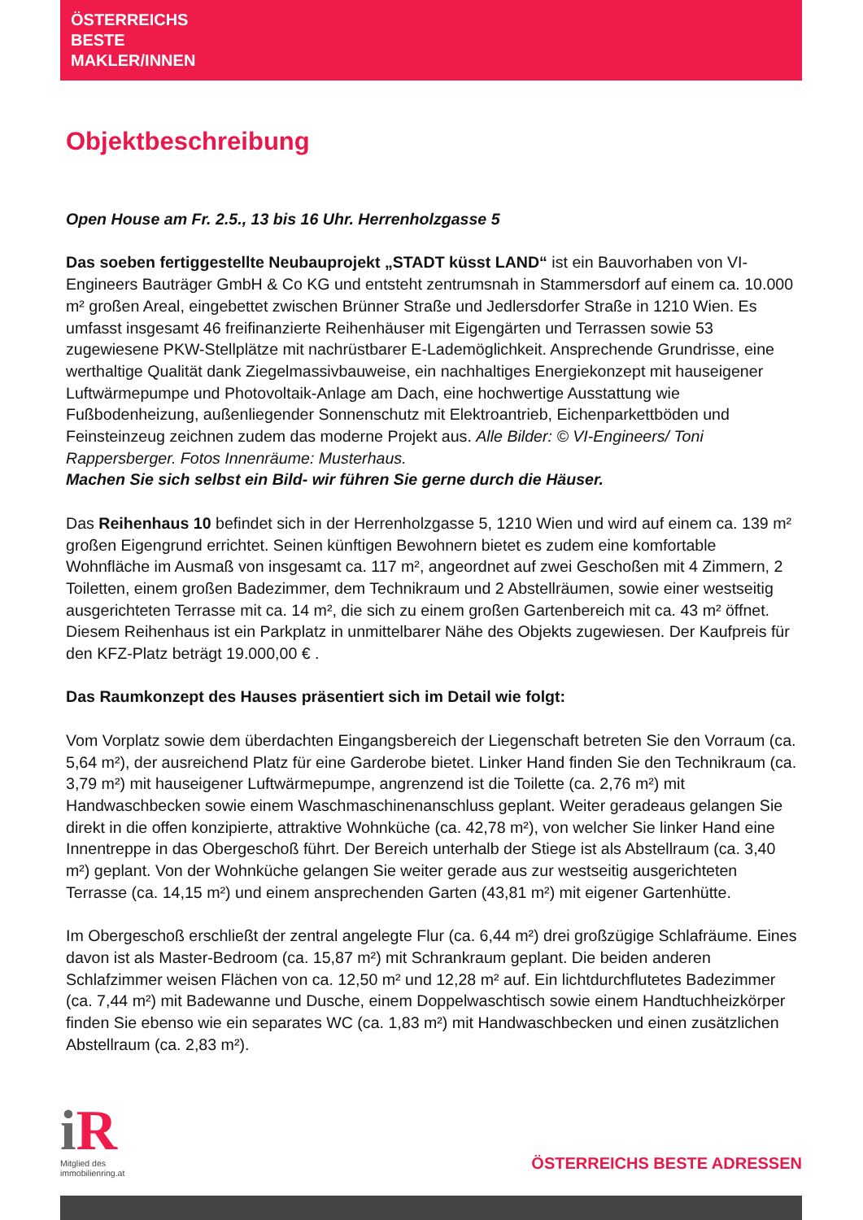ÖSTERREICHS
BESTE
MAKLER/INNEN
Objektbeschreibung
Open House am Fr. 2.5., 13 bis 16 Uhr. Herrenholzgasse 5
Das soeben fertiggestellte Neubauprojekt „STADT küsst LAND“ ist ein Bauvorhaben von VI-Engineers Bauträger GmbH & Co KG und entsteht zentrumsnah in Stammersdorf auf einem ca. 10.000 m² großen Areal, eingebettet zwischen Brünner Straße und Jedlersdorfer Straße in 1210 Wien. Es umfasst insgesamt 46 freifinanzierte Reihenhäuser mit Eigengärten und Terrassen sowie 53 zugewiesene PKW-Stellplätze mit nachrüstbarer E-Lademöglichkeit. Ansprechende Grundrisse, eine werthaltige Qualität dank Ziegelmassivbauweise, ein nachhaltiges Energiekonzept mit hauseigener Luftwärmepumpe und Photovoltaik-Anlage am Dach, eine hochwertige Ausstattung wie Fußbodenheizung, außenliegender Sonnenschutz mit Elektroantrieb, Eichenparkettböden und Feinsteinzeug zeichnen zudem das moderne Projekt aus. Alle Bilder: © VI-Engineers/ Toni Rappersberger. Fotos Innenräume: Musterhaus.
Machen Sie sich selbst ein Bild- wir führen Sie gerne durch die Häuser.
Das Reihenhaus 10 befindet sich in der Herrenholzgasse 5, 1210 Wien und wird auf einem ca. 139 m² großen Eigengrund errichtet. Seinen künftigen Bewohnern bietet es zudem eine komfortable Wohnfläche im Ausmaß von insgesamt ca. 117 m², angeordnet auf zwei Geschoßen mit 4 Zimmern, 2 Toiletten, einem großen Badezimmer, dem Technikraum und 2 Abstellräumen, sowie einer westseitig ausgerichteten Terrasse mit ca. 14 m², die sich zu einem großen Gartenbereich mit ca. 43 m² öffnet. Diesem Reihenhaus ist ein Parkplatz in unmittelbarer Nähe des Objekts zugewiesen. Der Kaufpreis für den KFZ-Platz beträgt 19.000,00 € .
Das Raumkonzept des Hauses präsentiert sich im Detail wie folgt:
Vom Vorplatz sowie dem überdachten Eingangsbereich der Liegenschaft betreten Sie den Vorraum (ca. 5,64 m²), der ausreichend Platz für eine Garderobe bietet. Linker Hand finden Sie den Technikraum (ca. 3,79 m²) mit hauseigener Luftwärmepumpe, angrenzend ist die Toilette (ca. 2,76 m²) mit Handwaschbecken sowie einem Waschmaschinenanschluss geplant. Weiter geradeaus gelangen Sie direkt in die offen konzipierte, attraktive Wohnküche (ca. 42,78 m²), von welcher Sie linker Hand eine Innentreppe in das Obergeschoß führt. Der Bereich unterhalb der Stiege ist als Abstellraum (ca. 3,40 m²) geplant. Von der Wohnküche gelangen Sie weiter gerade aus zur westseitig ausgerichteten Terrasse (ca. 14,15 m²) und einem ansprechenden Garten (43,81 m²) mit eigener Gartenhütte.
Im Obergeschoß erschließt der zentral angelegte Flur (ca. 6,44 m²) drei großzügige Schlafräume. Eines davon ist als Master-Bedroom (ca. 15,87 m²) mit Schrankraum geplant. Die beiden anderen Schlafzimmer weisen Flächen von ca. 12,50 m² und 12,28 m² auf. Ein lichtdurchflutetes Badezimmer (ca. 7,44 m²) mit Badewanne und Dusche, einem Doppelwaschtisch sowie einem Handtuchheizkörper finden Sie ebenso wie ein separates WC (ca. 1,83 m²) mit Handwaschbecken und einen zusätzlichen Abstellraum (ca. 2,83 m²).
i R
Mitglied des
immobilienring.at
ÖSTERREICHS BESTE ADRESSEN